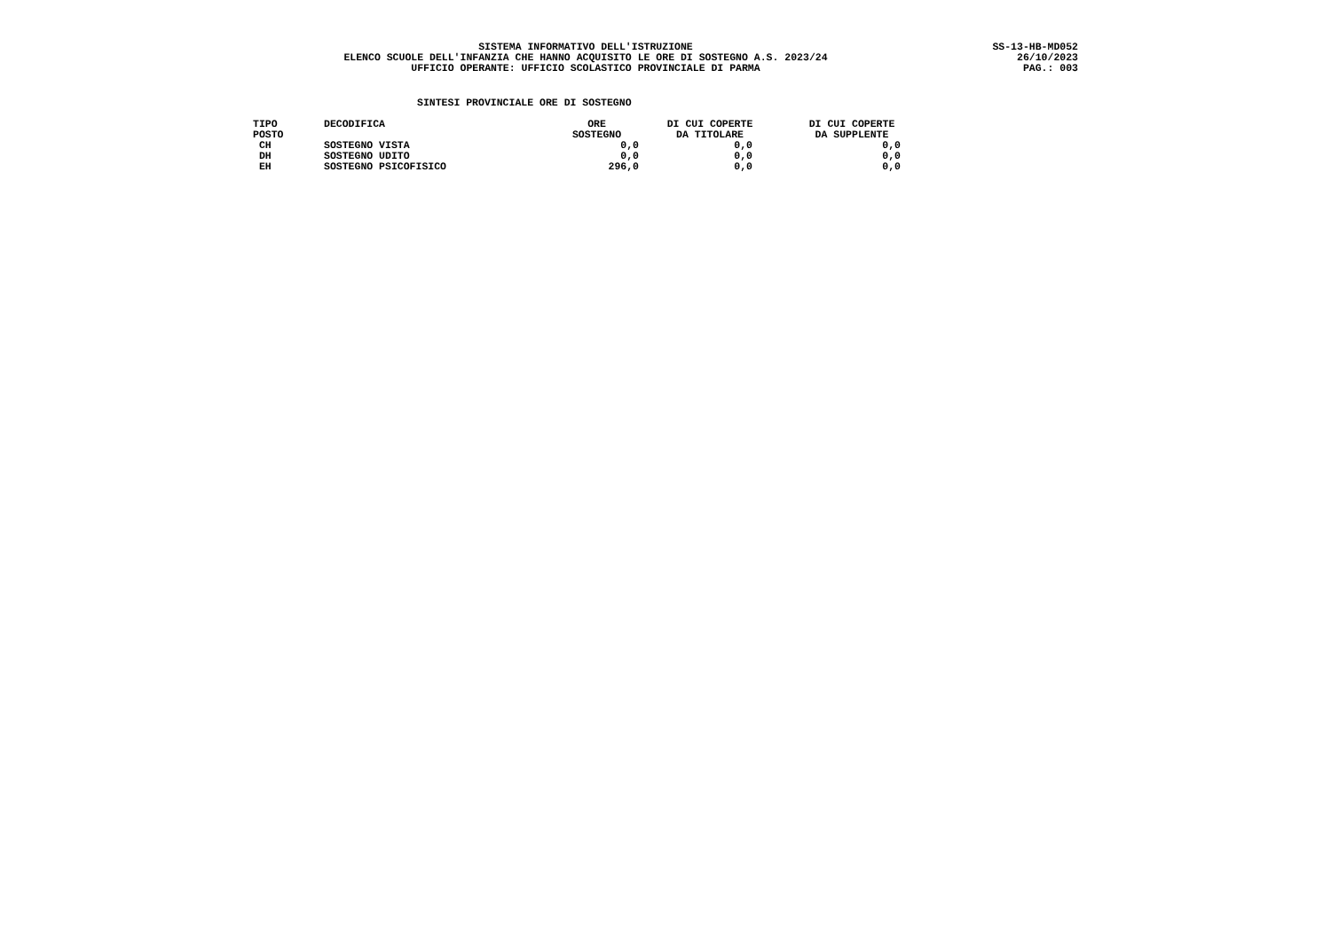SISTEMA INFORMATIVO DELL'ISTRUZIONE
ELENCO SCUOLE DELL'INFANZIA CHE HANNO ACQUISITO LE ORE DI SOSTEGNO A.S. 2023/24
UFFICIO OPERANTE: UFFICIO SCOLASTICO PROVINCIALE DI PARMA
SS-13-HB-MD052
26/10/2023
PAG.: 003
SINTESI PROVINCIALE ORE DI SOSTEGNO
| TIPO POSTO | DECODIFICA | ORE SOSTEGNO | DI CUI COPERTE DA TITOLARE | DI CUI COPERTE DA SUPPLENTE |
| --- | --- | --- | --- | --- |
| CH | SOSTEGNO VISTA | 0,0 | 0,0 | 0,0 |
| DH | SOSTEGNO UDITO | 0,0 | 0,0 | 0,0 |
| EH | SOSTEGNO PSICOFISICO | 296,0 | 0,0 | 0,0 |